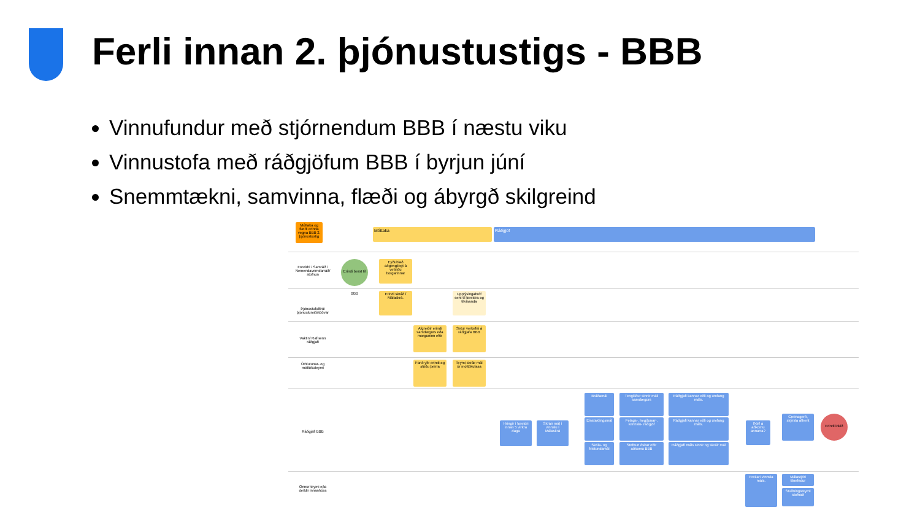Ferli innan 2. þjónustustigs - BBB
Vinnufundur með stjórnendum BBB í næstu viku
Vinnustofa með ráðgjöfum BBB í byrjun júní
Snemmtækni, samvinna, flæði og ábyrgð skilgreind
Móttaka og flæði erinda vegna BBB 2. þjónustustig
Móttaka Ráðgjöf
Foreldri / Samráð / Nemendaverndarráð/ stofnun
Erindi berst til BBB
Eyðublað aðgengilegt á vefsíðu borgarinnar
Þjónustufulltrúi þjónustumiðstöðvar
Erindi skráð í Málaskrá.
Upplýsingabréf sent til foreldra og tilvísanda
Vaktin/ Rafrænn ráðgjafi
Afgreiðir erindi samdægurs eða morguninn eftir
Setur verkefni á ráðgjafa BBB
Úthlutunar- og móttökuteymi
Farið yfir erindi og stöðu þeirra
Teymi skráir mál úr móttökufasa
Ráðgjafi BBB
Hringir í foreldri innan 5 virkra daga
Skráir mál í vinnslu í Málaskrá
Bráðamál
Einstaklingsmál
Skóla- og frístundamál
Tengiliður sinnir máli samdægurs
Félags-, hegðunar-, kennslu- ráðgjöf
Stofnun óskar eftir aðkomu BBB
Ráðgjafi kannar eðli og umfang máls.
Ráðgjafi kannar eðli og umfang máls.
Ráðgjafi máls sinnir og skráir mál
Þörf á aðkomu annarra?
Greinagerð, skýrsla afhent
Erindi lokið
Önnur teymi eða deildir innanhúss
Frekari vinnsla máls.
Málastjóri tilnefndur
Stuðningsteymi stofnað